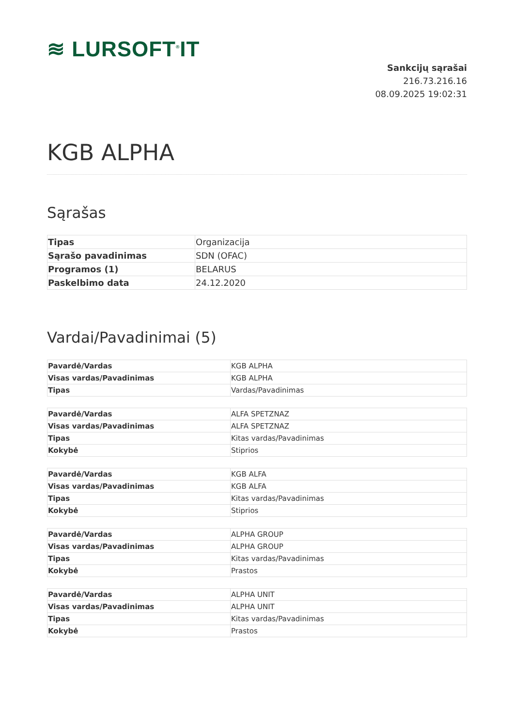≋ LURSOFT<sup>®</sup>IT
Sankcijų sąrašai
216.73.216.16
08.09.2025 19:02:31
KGB ALPHA
Sąrašas
| Tipas | Organizacija |
| Sąrašo pavadinimas | SDN (OFAC) |
| Programos (1) | BELARUS |
| Paskelbimo data | 24.12.2020 |
Vardai/Pavadinimai (5)
| Pavardė/Vardas | KGB ALPHA |
| Visas vardas/Pavadinimas | KGB ALPHA |
| Tipas | Vardas/Pavadinimas |
| Pavardė/Vardas | ALFA SPETZNAZ |
| Visas vardas/Pavadinimas | ALFA SPETZNAZ |
| Tipas | Kitas vardas/Pavadinimas |
| Kokybė | Stiprios |
| Pavardė/Vardas | KGB ALFA |
| Visas vardas/Pavadinimas | KGB ALFA |
| Tipas | Kitas vardas/Pavadinimas |
| Kokybė | Stiprios |
| Pavardė/Vardas | ALPHA GROUP |
| Visas vardas/Pavadinimas | ALPHA GROUP |
| Tipas | Kitas vardas/Pavadinimas |
| Kokybė | Prastos |
| Pavardė/Vardas | ALPHA UNIT |
| Visas vardas/Pavadinimas | ALPHA UNIT |
| Tipas | Kitas vardas/Pavadinimas |
| Kokybė | Prastos |